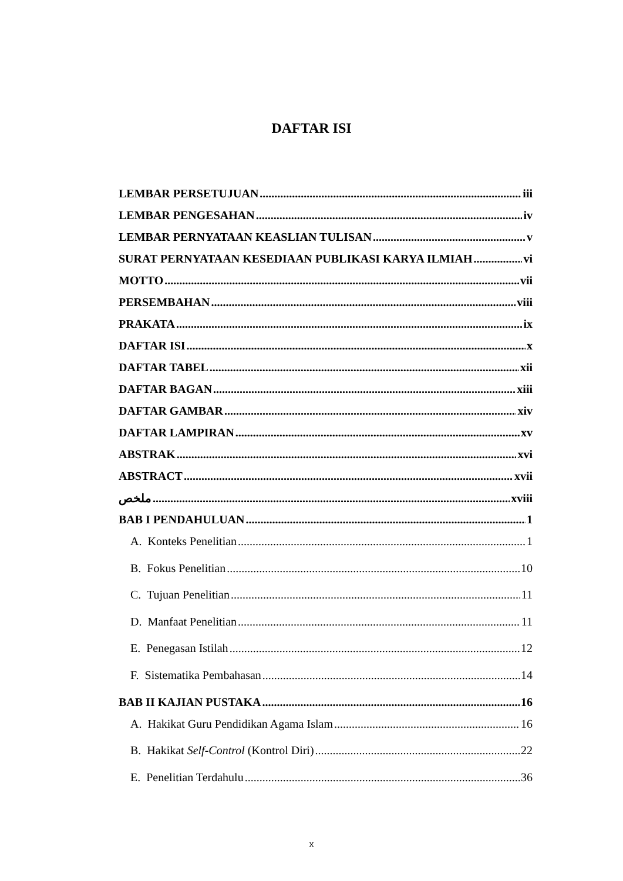DAFTAR ISI
LEMBAR PERSETUJUAN iii
LEMBAR PENGESAHAN iv
LEMBAR PERNYATAAN KEASLIAN TULISAN v
SURAT PERNYATAAN KESEDIAAN PUBLIKASI KARYA ILMIAH vi
MOTTO vii
PERSEMBAHAN viii
PRAKATA ix
DAFTAR ISI x
DAFTAR TABEL xii
DAFTAR BAGAN xiii
DAFTAR GAMBAR xiv
DAFTAR LAMPIRAN xv
ABSTRAK xvi
ABSTRACT xvii
ملخص xviii
BAB I PENDAHULUAN 1
A. Konteks Penelitian 1
B. Fokus Penelitian 10
C. Tujuan Penelitian 11
D. Manfaat Penelitian 11
E. Penegasan Istilah 12
F. Sistematika Pembahasan 14
BAB II KAJIAN PUSTAKA 16
A. Hakikat Guru Pendidikan Agama Islam 16
B. Hakikat Self-Control (Kontrol Diri) 22
E. Penelitian Terdahulu 36
x